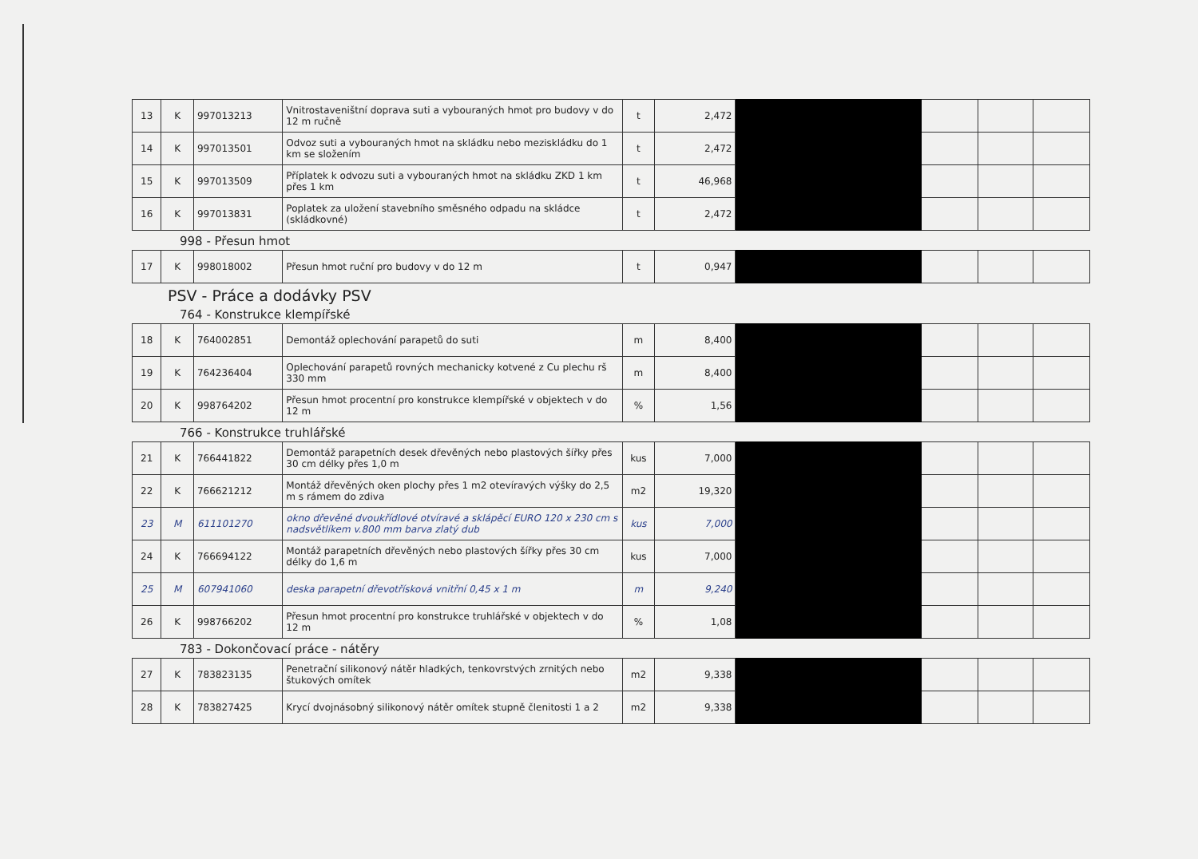| 13 | K | 997013213 | Vnitrostaveništní doprava suti a vybouraných hmot pro budovy v do 12 m ručně | t | 2,472 | | | | |
| 14 | K | 997013501 | Odvoz suti a vybouraných hmot na skládku nebo meziskládku do 1 km se složením | t | 2,472 | | | | |
| 15 | K | 997013509 | Příplatek k odvozu suti a vybouraných hmot na skládku ZKD 1 km přes 1 km | t | 46,968 | | | | |
| 16 | K | 997013831 | Poplatek za uložení stavebního směsného odpadu na skládce (skládkovné) | t | 2,472 | | | | |
998 - Přesun hmot
| 17 | K | 998018002 | Přesun hmot ruční pro budovy v do 12 m | t | 0,947 | | | | |
PSV - Práce a dodávky PSV
764 - Konstrukce klempířské
| 18 | K | 764002851 | Demontáž oplechování parapetů do suti | m | 8,400 | | | | |
| 19 | K | 764236404 | Oplechování parapetů rovných mechanicky kotvené z Cu plechu rš 330 mm | m | 8,400 | | | | |
| 20 | K | 998764202 | Přesun hmot procentní pro konstrukce klempířské v objektech v do 12 m | % | 1,56 | | | | |
766 - Konstrukce truhlářské
| 21 | K | 766441822 | Demontáž parapetních desek dřevěných nebo plastových šířky přes 30 cm délky přes 1,0 m | kus | 7,000 | | | | |
| 22 | K | 766621212 | Montáž dřevěných oken plochy přes 1 m2 otevíravých výšky do 2,5 m s rámem do zdiva | m2 | 19,320 | | | | |
| 23 | M | 611101270 | okno dřevěné dvoukřídlové otvíravé a sklápěcí EURO 120 x 230 cm s nadsvětlíkem v.800 mm barva zlatý dub | kus | 7,000 | | | | |
| 24 | K | 766694122 | Montáž parapetních dřevěných nebo plastových šířky přes 30 cm délky do 1,6 m | kus | 7,000 | | | | |
| 25 | M | 607941060 | deska parapetní dřevotřísková vnitřní 0,45 x 1 m | m | 9,240 | | | | |
| 26 | K | 998766202 | Přesun hmot procentní pro konstrukce truhlářské v objektech v do 12 m | % | 1,08 | | | | |
783 - Dokončovací práce - nátěry
| 27 | K | 783823135 | Penetrační silikonový nátěr hladkých, tenkovrstvých zrnitých nebo štukových omítek | m2 | 9,338 | | | | |
| 28 | K | 783827425 | Krycí dvojnásobný silikonový nátěr omítek stupně členitosti 1 a 2 | m2 | 9,338 | | | | |